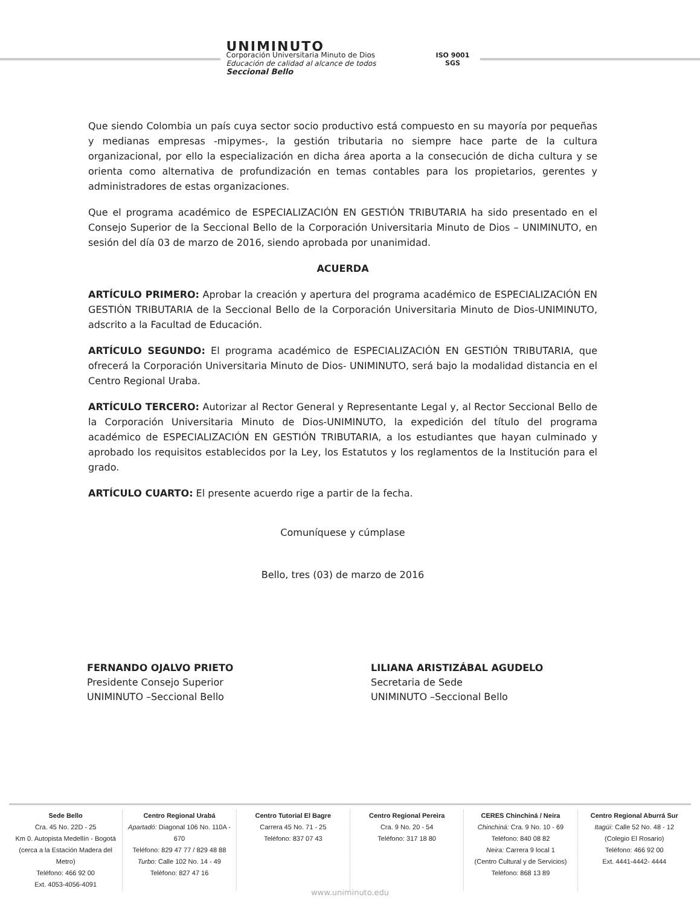UNIMINUTO
Corporación Universitaria Minuto de Dios
Educación de calidad al alcance de todos
Seccional Bello
ISO 9001
SGS
Que siendo Colombia un país cuya sector socio productivo está compuesto en su mayoría por pequeñas y medianas empresas -mipymes-, la gestión tributaria no siempre hace parte de la cultura organizacional, por ello la especialización en dicha área aporta a la consecución de dicha cultura y se orienta como alternativa de profundización en temas contables para los propietarios, gerentes y administradores de estas organizaciones.
Que el programa académico de ESPECIALIZACIÓN EN GESTIÓN TRIBUTARIA ha sido presentado en el Consejo Superior de la Seccional Bello de la Corporación Universitaria Minuto de Dios – UNIMINUTO, en sesión del día 03 de marzo de 2016, siendo aprobada por unanimidad.
ACUERDA
ARTÍCULO PRIMERO: Aprobar la creación y apertura del programa académico de ESPECIALIZACIÓN EN GESTIÓN TRIBUTARIA de la Seccional Bello de la Corporación Universitaria Minuto de Dios-UNIMINUTO, adscrito a la Facultad de Educación.
ARTÍCULO SEGUNDO: El programa académico de ESPECIALIZACIÓN EN GESTIÓN TRIBUTARIA, que ofrecerá la Corporación Universitaria Minuto de Dios- UNIMINUTO, será bajo la modalidad distancia en el Centro Regional Uraba.
ARTÍCULO TERCERO: Autorizar al Rector General y Representante Legal y, al Rector Seccional Bello de la Corporación Universitaria Minuto de Dios-UNIMINUTO, la expedición del título del programa académico de ESPECIALIZACIÓN EN GESTIÓN TRIBUTARIA, a los estudiantes que hayan culminado y aprobado los requisitos establecidos por la Ley, los Estatutos y los reglamentos de la Institución para el grado.
ARTÍCULO CUARTO: El presente acuerdo rige a partir de la fecha.
Comuníquese y cúmplase
Bello, tres (03) de marzo de 2016
FERNANDO OJALVO PRIETO
Presidente Consejo Superior
UNIMINUTO –Seccional Bello
LILIANA ARISTIZÁBAL AGUDELO
Secretaria de Sede
UNIMINUTO –Seccional Bello
Sede Bello
Cra. 45 No. 22D - 25
Km 0. Autopista Medellín - Bogotá
(cerca a la Estación Madera del Metro)
Teléfono: 466 92 00
Ext. 4053-4056-4091
Centro Regional Urabá
Apartadó: Diagonal 106 No. 110A - 670
Teléfono: 829 47 77 / 829 48 88
Turbo: Calle 102 No. 14 - 49
Teléfono: 827 47 16
Centro Tutorial El Bagre
Carrera 45 No. 71 - 25
Teléfono: 837 07 43
Centro Regional Pereira
Cra. 9 No. 20 - 54
Teléfono: 317 18 80
CERES Chinchiná / Neira
Chinchiná: Cra. 9 No. 10 - 69
Teléfono: 840 08 82
Neira: Carrera 9 local 1
(Centro Cultural y de Servicios)
Teléfono: 868 13 89
Centro Regional Aburrá Sur
Itagüí: Calle 52 No. 48 - 12
(Colegio El Rosario)
Teléfono: 466 92 00
Ext. 4441-4442- 4444
www.uniminuto.edu